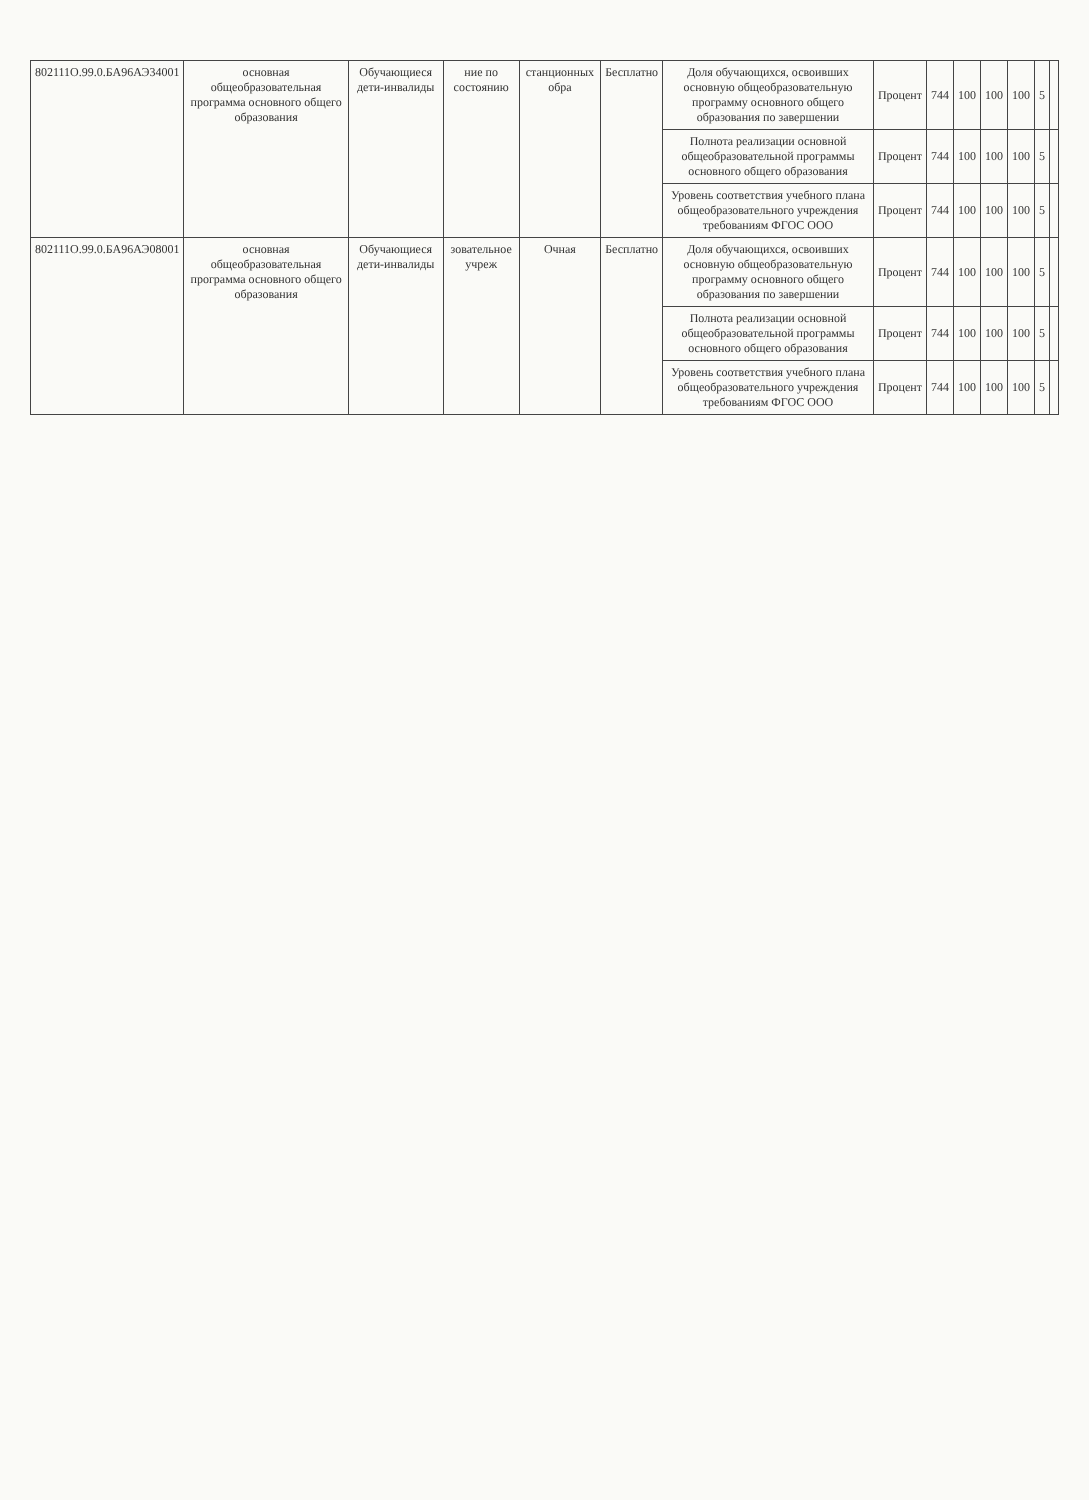| 802111О.99.0.БА96АЭ34001 | основная общеобразовательная программа основного общего образования | Обучающиеся дети-инвалиды | ние по состоянию | станционных обра | Бесплатно | Доля обучающихся, освоивших основную общеобразовательную программу основного общего образования по завершении | Процент | 744 | 100 | 100 | 100 | 5 | |
| | | | | | | Полнота реализации основной общеобразовательной программы основного общего образования | Процент | 744 | 100 | 100 | 100 | 5 | |
| | | | | | | Уровень соответствия учебного плана общеобразовательного учреждения требованиям ФГОС ООО | Процент | 744 | 100 | 100 | 100 | 5 | |
| 802111О.99.0.БА96АЭ08001 | основная общеобразовательная программа основного общего образования | Обучающиеся дети-инвалиды | зовательное учреж | Очная | Бесплатно | Доля обучающихся, освоивших основную общеобразовательную программу основного общего образования по завершении | Процент | 744 | 100 | 100 | 100 | 5 | |
| | | | | | | Полнота реализации основной общеобразовательной программы основного общего образования | Процент | 744 | 100 | 100 | 100 | 5 | |
| | | | | | | Уровень соответствия учебного плана общеобразовательного учреждения требованиям ФГОС ООО | Процент | 744 | 100 | 100 | 100 | 5 | |